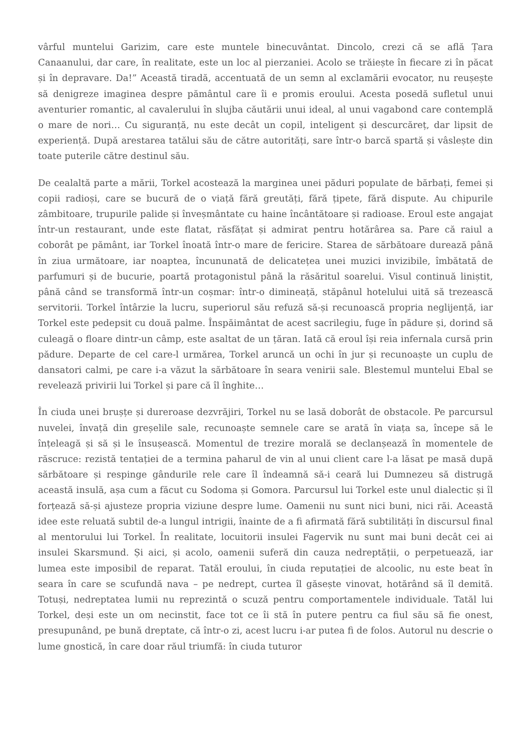vârful muntelui Garizim, care este muntele binecuvântat. Dincolo, crezi că se află Țara Canaanului, dar care, în realitate, este un loc al pierzaniei. Acolo se trăiește în fiecare zi în păcat și în depravare. Da!” Această tiradă, accentuată de un semn al exclamării evocator, nu reușește să denigreze imaginea despre pământul care îi e promis eroului. Acesta posedă sufletul unui aventurier romantic, al cavalerului în slujba căutării unui ideal, al unui vagabond care contemplă o mare de nori… Cu siguranță, nu este decât un copil, inteligent și descurcăreț, dar lipsit de experiență. După arestarea tatălui său de către autorități, sare într-o barcă spartă și vâslește din toate puterile către destinul său.
De cealaltă parte a mării, Torkel acostează la marginea unei păduri populate de bărbați, femei și copii radioși, care se bucură de o viață fără greutăți, fără țipete, fără dispute. Au chipurile zâmbitoare, trupurile palide și înveșmântate cu haine încântătoare și radioase. Eroul este angajat într-un restaurant, unde este flatat, răsfățat și admirat pentru hotărârea sa. Pare că raiul a coborât pe pământ, iar Torkel înoată într-o mare de fericire. Starea de sărbătoare durează până în ziua următoare, iar noaptea, încununată de delicatețea unei muzici invizibile, îmbătată de parfumuri și de bucurie, poartă protagonistul până la răsăritul soarelui. Visul continuă liniștit, până când se transformă într-un coșmar: într-o dimineață, stăpânul hotelului uită să trezească servitorii. Torkel întârzie la lucru, superiorul său refuză să-și recunoască propria neglijență, iar Torkel este pedepsit cu două palme. Înspăimântat de acest sacrilegiu, fuge în pădure și, dorind să culeagă o floare dintr-un câmp, este asaltat de un țăran. Iată că eroul își reia infernala cursă prin pădure. Departe de cel care-l urmărea, Torkel aruncă un ochi în jur și recunoaște un cuplu de dansatori calmi, pe care i-a văzut la sărbătoare în seara venirii sale. Blestemul muntelui Ebal se revelează privirii lui Torkel și pare că îl înghite…
În ciuda unei brușțe și dureroase dezvrăjiri, Torkel nu se lasă doborât de obstacole. Pe parcursul nuvelei, învață din greșelile sale, recunoaște semnele care se arată în viața sa, începe să le înțeleagă și să și le însușească. Momentul de trezire morală se declanșează în momentele de răscruce: rezistă tentației de a termina paharul de vin al unui client care l-a lăsat pe masă după sărbătoare și respinge gândurile rele care îl îndeamnă să-i ceară lui Dumnezeu să distrugă această insulă, așa cum a făcut cu Sodoma și Gomora. Parcursul lui Torkel este unul dialectic și îl forțează să-și ajusteze propria viziune despre lume. Oamenii nu sunt nici buni, nici răi. Această idee este reluată subtil de-a lungul intrigii, înainte de a fi afirmată fără subtilități în discursul final al mentorului lui Torkel. În realitate, locuitorii insulei Fagervik nu sunt mai buni decât cei ai insulei Skarsmund. Și aici, și acolo, oamenii suferă din cauza nedreptății, o perpetuează, iar lumea este imposibil de reparat. Tatăl eroului, în ciuda reputației de alcoolic, nu este beat în seara în care se scufundă nava – pe nedrept, curtea îl găsește vinovat, hotărând să îl demită. Totuși, nedreptatea lumii nu reprezintă o scuză pentru comportamentele individuale. Tatăl lui Torkel, deși este un om necinstit, face tot ce îi stă în putere pentru ca fiul său să fie onest, presupunând, pe bună dreptate, că într-o zi, acest lucru i-ar putea fi de folos. Autorul nu descrie o lume gnostică, în care doar răul triumfă: în ciuda tuturor